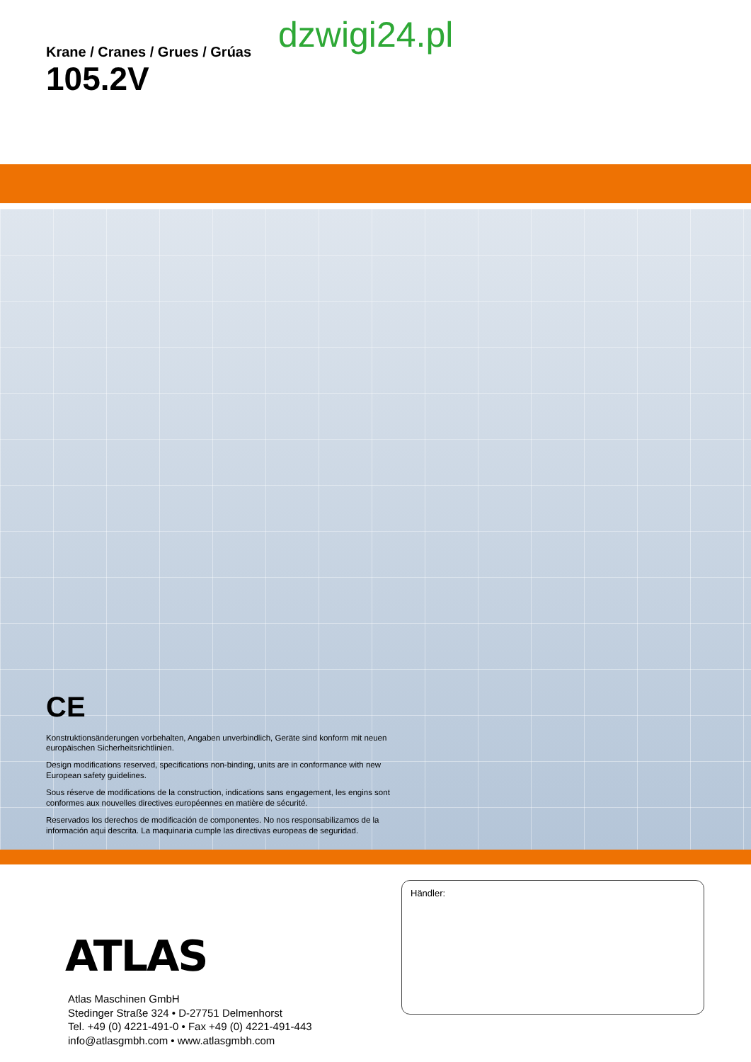Krane / Cranes / Grues / Grúas
105.2V
dzwigi24.pl
CE
Konstruktionsänderungen vorbehalten, Angaben unverbindlich, Geräte sind konform mit neuen europäischen Sicherheitsrichtlinien.
Design modifications reserved, specifications non-binding, units are in conformance with new European safety guidelines.
Sous réserve de modifications de la construction, indications sans engagement, les engins sont conformes aux nouvelles directives européennes en matière de sécurité.
Reservados los derechos de modificación de componentes. No nos responsabilizamos de la información aqui descrita. La maquinaria cumple las directivas europeas de seguridad.
ATLAS
Atlas Maschinen GmbH
Stedinger Straße 324 • D-27751 Delmenhorst
Tel. +49 (0) 4221-491-0 • Fax +49 (0) 4221-491-443
info@atlasgmbh.com • www.atlasgmbh.com
Händler: